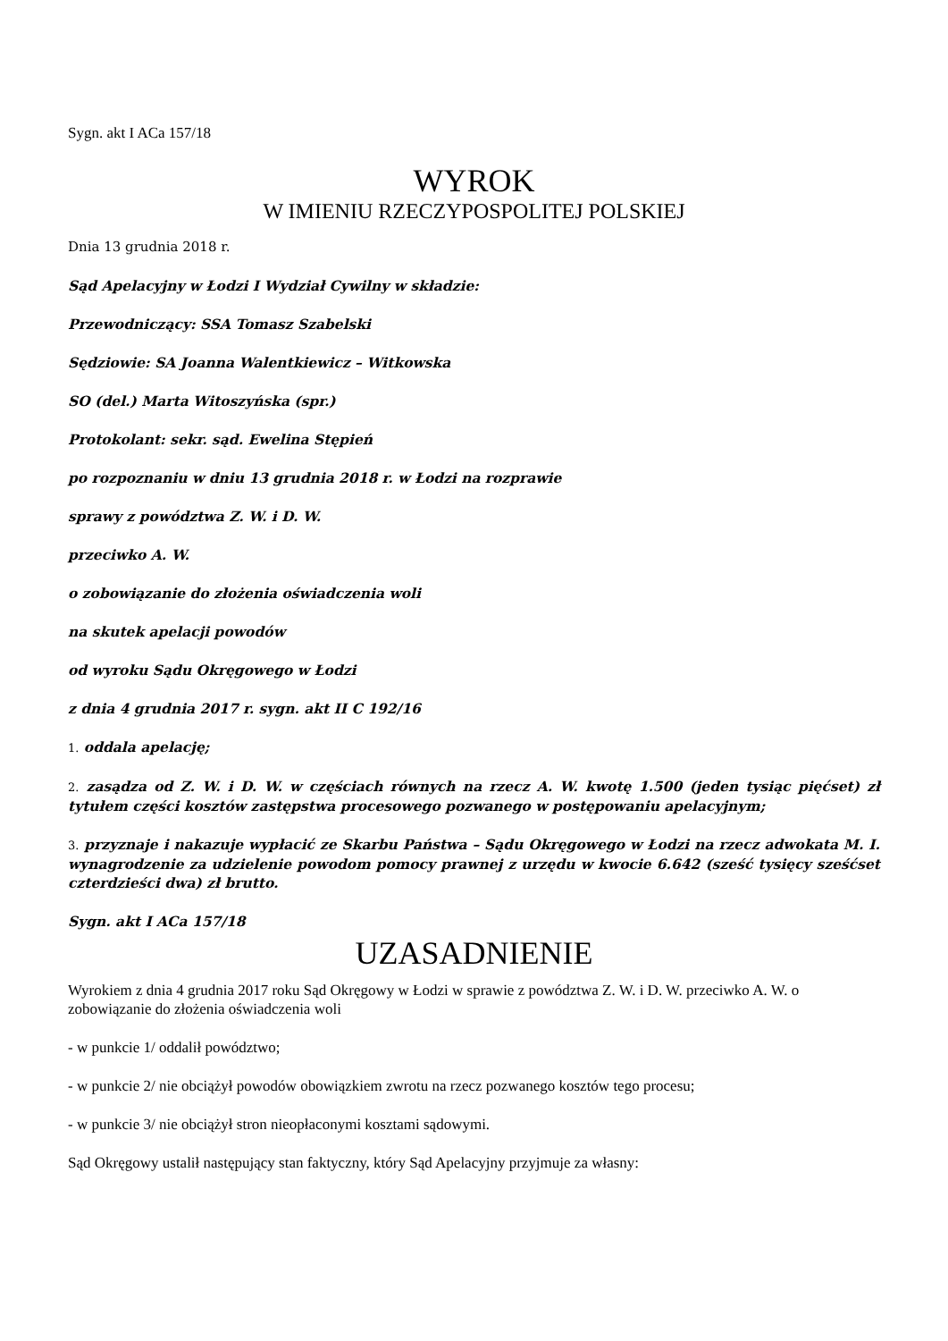Sygn. akt I ACa 157/18
WYROK
W IMIENIU RZECZYPOSPOLITEJ POLSKIEJ
Dnia 13 grudnia 2018 r.
Sąd Apelacyjny w Łodzi I Wydział Cywilny w składzie:
Przewodniczący: SSA Tomasz Szabelski
Sędziowie: SA Joanna Walentkiewicz – Witkowska
SO (del.) Marta Witoszyńska (spr.)
Protokolant: sekr. sąd. Ewelina Stępień
po rozpoznaniu w dniu 13 grudnia 2018 r. w Łodzi na rozprawie
sprawy z powództwa Z. W. i D. W.
przeciwko A. W.
o zobowiązanie do złożenia oświadczenia woli
na skutek apelacji powodów
od wyroku Sądu Okręgowego w Łodzi
z dnia 4 grudnia 2017 r. sygn. akt II C 192/16
1. oddala apelację;
2. zasądza od Z. W. i D. W. w częściach równych na rzecz A. W. kwotę 1.500 (jeden tysiąc pięćset) zł tytułem części kosztów zastępstwa procesowego pozwanego w postępowaniu apelacyjnym;
3. przyznaje i nakazuje wypłacić ze Skarbu Państwa – Sądu Okręgowego w Łodzi na rzecz adwokata M. I. wynagrodzenie za udzielenie powodom pomocy prawnej z urzędu w kwocie 6.642 (sześć tysięcy sześćset czterdzieści dwa) zł brutto.
Sygn. akt I ACa 157/18
UZASADNIENIE
Wyrokiem z dnia 4 grudnia 2017 roku Sąd Okręgowy w Łodzi w sprawie z powództwa Z. W. i D. W. przeciwko A. W. o zobowiązanie do złożenia oświadczenia woli
- w punkcie 1/ oddalił powództwo;
- w punkcie 2/ nie obciążył powodów obowiązkiem zwrotu na rzecz pozwanego kosztów tego procesu;
- w punkcie 3/ nie obciążył stron nieopłaconymi kosztami sądowymi.
Sąd Okręgowy ustalił następujący stan faktyczny, który Sąd Apelacyjny przyjmuje za własny: